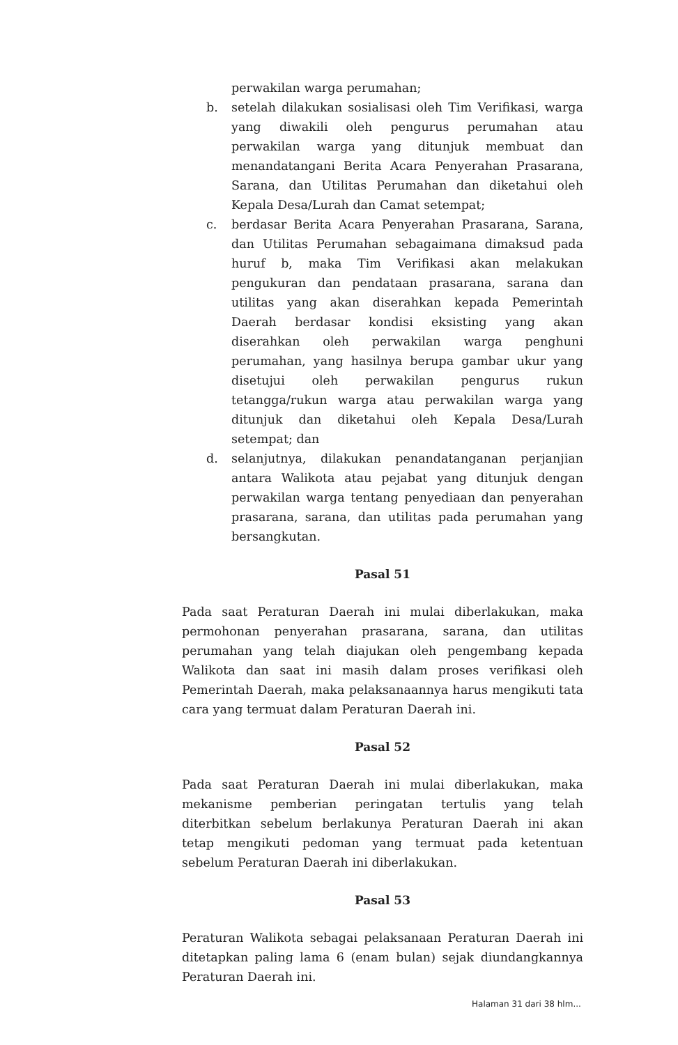perwakilan warga perumahan;
b. setelah dilakukan sosialisasi oleh Tim Verifikasi, warga yang diwakili oleh pengurus perumahan atau perwakilan warga yang ditunjuk membuat dan menandatangani Berita Acara Penyerahan Prasarana, Sarana, dan Utilitas Perumahan dan diketahui oleh Kepala Desa/Lurah dan Camat setempat;
c. berdasar Berita Acara Penyerahan Prasarana, Sarana, dan Utilitas Perumahan sebagaimana dimaksud pada huruf b, maka Tim Verifikasi akan melakukan pengukuran dan pendataan prasarana, sarana dan utilitas yang akan diserahkan kepada Pemerintah Daerah berdasar kondisi eksisting yang akan diserahkan oleh perwakilan warga penghuni perumahan, yang hasilnya berupa gambar ukur yang disetujui oleh perwakilan pengurus rukun tetangga/rukun warga atau perwakilan warga yang ditunjuk dan diketahui oleh Kepala Desa/Lurah setempat; dan
d. selanjutnya, dilakukan penandatanganan perjanjian antara Walikota atau pejabat yang ditunjuk dengan perwakilan warga tentang penyediaan dan penyerahan prasarana, sarana, dan utilitas pada perumahan yang bersangkutan.
Pasal 51
Pada saat Peraturan Daerah ini mulai diberlakukan, maka permohonan penyerahan prasarana, sarana, dan utilitas perumahan yang telah diajukan oleh pengembang kepada Walikota dan saat ini masih dalam proses verifikasi oleh Pemerintah Daerah, maka pelaksanaannya harus mengikuti tata cara yang termuat dalam Peraturan Daerah ini.
Pasal 52
Pada saat Peraturan Daerah ini mulai diberlakukan, maka mekanisme pemberian peringatan tertulis yang telah diterbitkan sebelum berlakunya Peraturan Daerah ini akan tetap mengikuti pedoman yang termuat pada ketentuan sebelum Peraturan Daerah ini diberlakukan.
Pasal 53
Peraturan Walikota sebagai pelaksanaan Peraturan Daerah ini ditetapkan paling lama 6 (enam bulan) sejak diundangkannya Peraturan Daerah ini.
Halaman 31 dari 38 hlm...